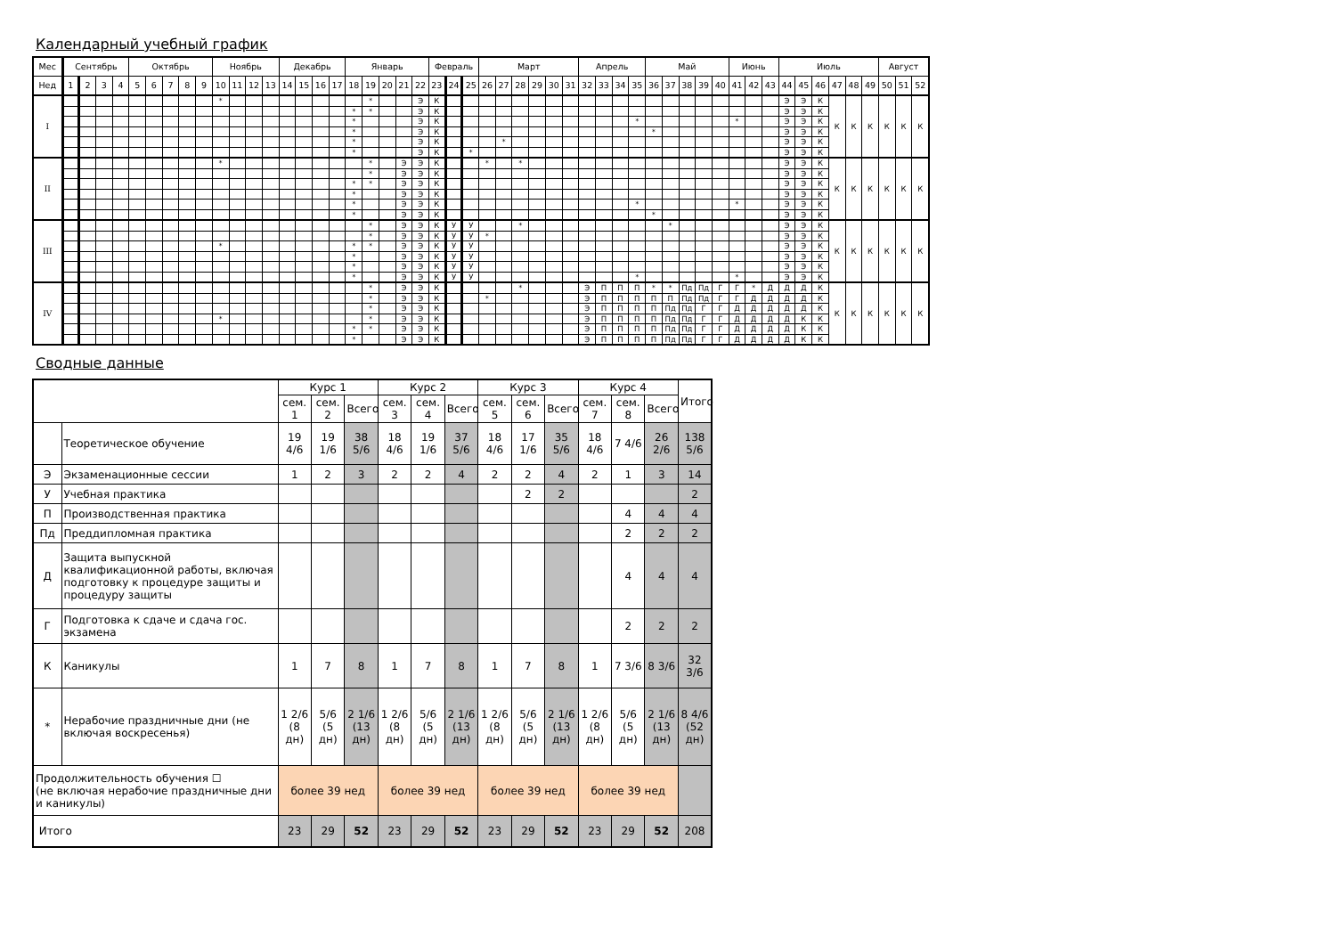Календарный учебный график
| Мес | Сентябрь | | | | Октябрь | | | | | Ноябрь | | | | Декабрь | | | | Январь | | | | | Февраль | | | Март | | | | | | Апрель | | | | Май | | | | | Июнь | | | Июль | | | | | | Август | | |
| Нед | 1 | 2 | 3 | 4 | 5 | 6 | 7 | 8 | 9 | 10 | 11 | 12 | 13 | 14 | 15 | 16 | 17 | 18 | 19 | 20 | 21 | 22 | 23 | 24 | 25 | 26 | 27 | 28 | 29 | 30 | 31 | 32 | 33 | 34 | 35 | 36 | 37 | 38 | 39 | 40 | 41 | 42 | 43 | 44 | 45 | 46 | 47 | 48 | 49 | 50 | 51 | 52 |
| I | | | | | | | | | | * | | | | | | | | | * | | | Э | К | | | | | | | | | | | | | | | | | | | | | Э | Э | К | К | К | К | К | К | К |
| | | | | | | | | | | | | | | | | | | * | * | | | Э | К | | | | | | | | | | | | | | | | | | | | | Э | Э | К | | | | | | |
| | | | | | | | | | | | | | | | | | | * | | | | Э | К | | | | | | | | | | | | * | | | | | | * | | | Э | Э | К | | | | | | |
| | | | | | | | | | | | | | | | | | | * | | | | Э | К | | | | | | | | | | | | | * | | | | | | | | Э | Э | К | | | | | | |
| | | | | | | | | | | | | | | | | | | * | | | | Э | К | | | | * | | | | | | | | | | | | | | | | | Э | Э | К | | | | | | |
| | | | | | | | | | | | | | | | | | | * | | | | Э | К | | * | | | | | | | | | | | | | | | | | | | Э | Э | К | | | | | | |
| II | | | | | | | | | | * | | | | | | | | | * | | Э | Э | К | | | * | | * | | | | | | | | | | | | | | | | Э | Э | К | К | К | К | К | К | К |
| | | | | | | | | | | | | | | | | | | | * | | Э | Э | К | | | | | | | | | | | | | | | | | | | | | Э | Э | К | | | | | | |
| | | | | | | | | | | | | | | | | | | * | * | | Э | Э | К | | | | | | | | | | | | | | | | | | | | | Э | Э | К | | | | | | |
| | | | | | | | | | | | | | | | | | | * | | | Э | Э | К | | | | | | | | | | | | | | | | | | | | | Э | Э | К | | | | | | |
| | | | | | | | | | | | | | | | | | | * | | | Э | Э | К | | | | | | | | | | | | * | | | | | | * | | | Э | Э | К | | | | | | |
| | | | | | | | | | | | | | | | | | | * | | | Э | Э | К | | | | | | | | | | | | | * | | | | | | | | Э | Э | К | | | | | | |
| III | | | | | | | | | | | | | | | | | | | * | | Э | Э | К | У | У | | | * | | | | | | | | | * | | | | | | | Э | Э | К | К | К | К | К | К | К |
| | | | | | | | | | | | | | | | | | | | * | | Э | Э | К | У | У | * | | | | | | | | | | | | | | | | | | Э | Э | К | | | | | | |
| | | | | | | | | | | * | | | | | | | | * | * | | Э | Э | К | У | У | | | | | | | | | | | | | | | | | | | Э | Э | К | | | | | | |
| | | | | | | | | | | | | | | | | | | * | | | Э | Э | К | У | У | | | | | | | | | | | | | | | | | | | Э | Э | К | | | | | | |
| | | | | | | | | | | | | | | | | | | * | | | Э | Э | К | У | У | | | | | | | | | | | | | | | | | | | Э | Э | К | | | | | | |
| | | | | | | | | | | | | | | | | | | * | | | Э | Э | К | У | У | | | | | | | | | | * | | | | | | * | | | Э | Э | К | | | | | | |
| IV | | | | | | | | | | | | | | | | | | | * | | Э | Э | К | | | | | * | | | | Э | П | П | П | * | * | Пд | Пд | Г | Г | * | Д | Д | Д | К | К | К | К | К | К | К |
| | | | | | | | | | | | | | | | | | | | * | | Э | Э | К | | | * | | | | | | Э | П | П | П | П | П | Пд | Пд | Г | Г | Д | Д | Д | Д | К | | | | | | |
| | | | | | | | | | | | | | | | | | | | * | | Э | Э | К | | | | | | | | | Э | П | П | П | П | Пд | Пд | Г | Г | Д | Д | Д | Д | Д | К | | | | | | |
| | | | | | | | | | | * | | | | | | | | | * | | Э | Э | К | | | | | | | | | Э | П | П | П | П | Пд | Пд | Г | Г | Д | Д | Д | Д | К | К | | | | | | |
| | | | | | | | | | | | | | | | | | | * | * | | Э | Э | К | | | | | | | | | Э | П | П | П | П | Пд | Пд | Г | Г | Д | Д | Д | Д | К | К | | | | | | |
| | | | | | | | | | | | | | | | | | | * | | | Э | Э | К | | | | | | | | | Э | П | П | П | П | Пд | Пд | Г | Г | Д | Д | Д | Д | К | К | | | | | | |
Сводные данные
| | | Курс 1 | | | Курс 2 | | | Курс 3 | | | Курс 4 | | | Итого |
| | | сем. 1 | сем. 2 | Всего | сем. 3 | сем. 4 | Всего | сем. 5 | сем. 6 | Всего | сем. 7 | сем. 8 | Всего | |
| | Теоретическое обучение | 19 4/6 | 19 1/6 | 38 5/6 | 18 4/6 | 19 1/6 | 37 5/6 | 18 4/6 | 17 1/6 | 35 5/6 | 18 4/6 | 7 4/6 | 26 2/6 | 138 5/6 |
| Э | Экзаменационные сессии | 1 | 2 | 3 | 2 | 2 | 4 | 2 | 2 | 4 | 2 | 1 | 3 | 14 |
| У | Учебная практика | | | | | | | | 2 | 2 | | | | 2 |
| П | Производственная практика | | | | | | | | | | | 4 | 4 | 4 |
| Пд | Преддипломная практика | | | | | | | | | | | 2 | 2 | 2 |
| Д | Защита выпускной квалификационной работы, включая подготовку к процедуре защиты и процедуру защиты | | | | | | | | | | | 4 | 4 | 4 |
| Г | Подготовка к сдаче и сдача гос. экзамена | | | | | | | | | | | 2 | 2 | 2 |
| К | Каникулы | 1 | 7 | 8 | 1 | 7 | 8 | 1 | 7 | 8 | 1 | 7 3/6 | 8 3/6 | 32 3/6 |
| * | Нерабочие праздничные дни (не включая воскресенья) | 1 2/6 (8 дн) | 5/6 (5 дн) | 2 1/6 (13 дн) | 1 2/6 (8 дн) | 5/6 (5 дн) | 2 1/6 (13 дн) | 1 2/6 (8 дн) | 5/6 (5 дн) | 2 1/6 (13 дн) | 1 2/6 (8 дн) | 5/6 (5 дн) | 2 1/6 (13 дн) | 8 4/6 (52 дн) |
| Продолжительность обучения ☐ (не включая нерабочие праздничные дни и каникулы) | | более 39 нед | | | более 39 нед | | | более 39 нед | | | более 39 нед | | | |
| Итого | | 23 | 29 | 52 | 23 | 29 | 52 | 23 | 29 | 52 | 23 | 29 | 52 | 208 |